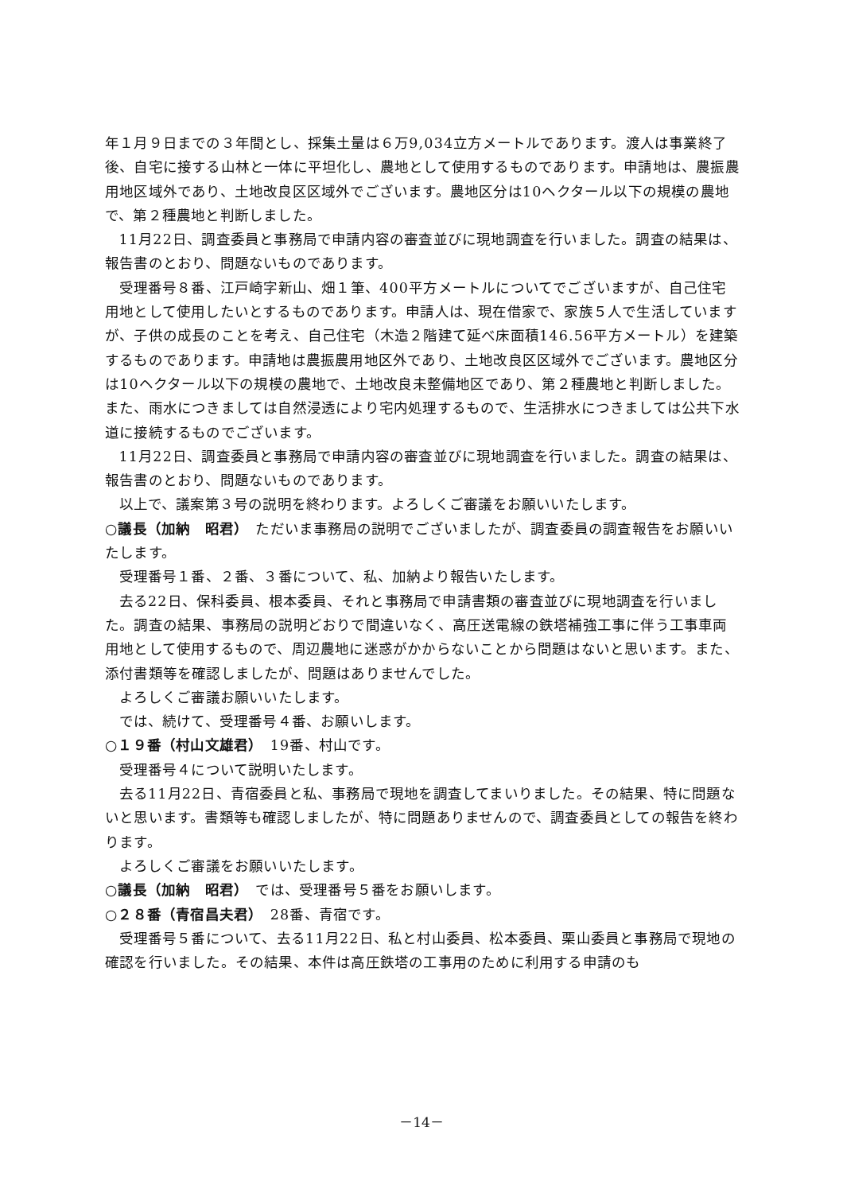年１月９日までの３年間とし、採集土量は６万9,034立方メートルであります。渡人は事業終了後、自宅に接する山林と一体に平坦化し、農地として使用するものであります。申請地は、農振農用地区域外であり、土地改良区区域外でございます。農地区分は10ヘクタール以下の規模の農地で、第２種農地と判断しました。
11月22日、調査委員と事務局で申請内容の審査並びに現地調査を行いました。調査の結果は、報告書のとおり、問題ないものであります。
受理番号８番、江戸崎字新山、畑１筆、400平方メートルについてでございますが、自己住宅用地として使用したいとするものであります。申請人は、現在借家で、家族５人で生活していますが、子供の成長のことを考え、自己住宅（木造２階建て延べ床面積146.56平方メートル）を建築するものであります。申請地は農振農用地区外であり、土地改良区区域外でございます。農地区分は10ヘクタール以下の規模の農地で、土地改良未整備地区であり、第２種農地と判断しました。また、雨水につきましては自然浸透により宅内処理するもので、生活排水につきましては公共下水道に接続するものでございます。
11月22日、調査委員と事務局で申請内容の審査並びに現地調査を行いました。調査の結果は、報告書のとおり、問題ないものであります。
以上で、議案第３号の説明を終わります。よろしくご審議をお願いいたします。
○議長（加納　昭君）　ただいま事務局の説明でございましたが、調査委員の調査報告をお願いいたします。
受理番号１番、２番、３番について、私、加納より報告いたします。
去る22日、保科委員、根本委員、それと事務局で申請書類の審査並びに現地調査を行いました。調査の結果、事務局の説明どおりで間違いなく、高圧送電線の鉄塔補強工事に伴う工事車両用地として使用するもので、周辺農地に迷惑がかからないことから問題はないと思います。また、添付書類等を確認しましたが、問題はありませんでした。
よろしくご審議お願いいたします。
では、続けて、受理番号４番、お願いします。
○１９番（村山文雄君）　19番、村山です。
受理番号４について説明いたします。
去る11月22日、青宿委員と私、事務局で現地を調査してまいりました。その結果、特に問題ないと思います。書類等も確認しましたが、特に問題ありませんので、調査委員としての報告を終わります。
よろしくご審議をお願いいたします。
○議長（加納　昭君）　では、受理番号５番をお願いします。
○２８番（青宿昌夫君）　28番、青宿です。
受理番号５番について、去る11月22日、私と村山委員、松本委員、栗山委員と事務局で現地の確認を行いました。その結果、本件は高圧鉄塔の工事用のために利用する申請のも
－14－